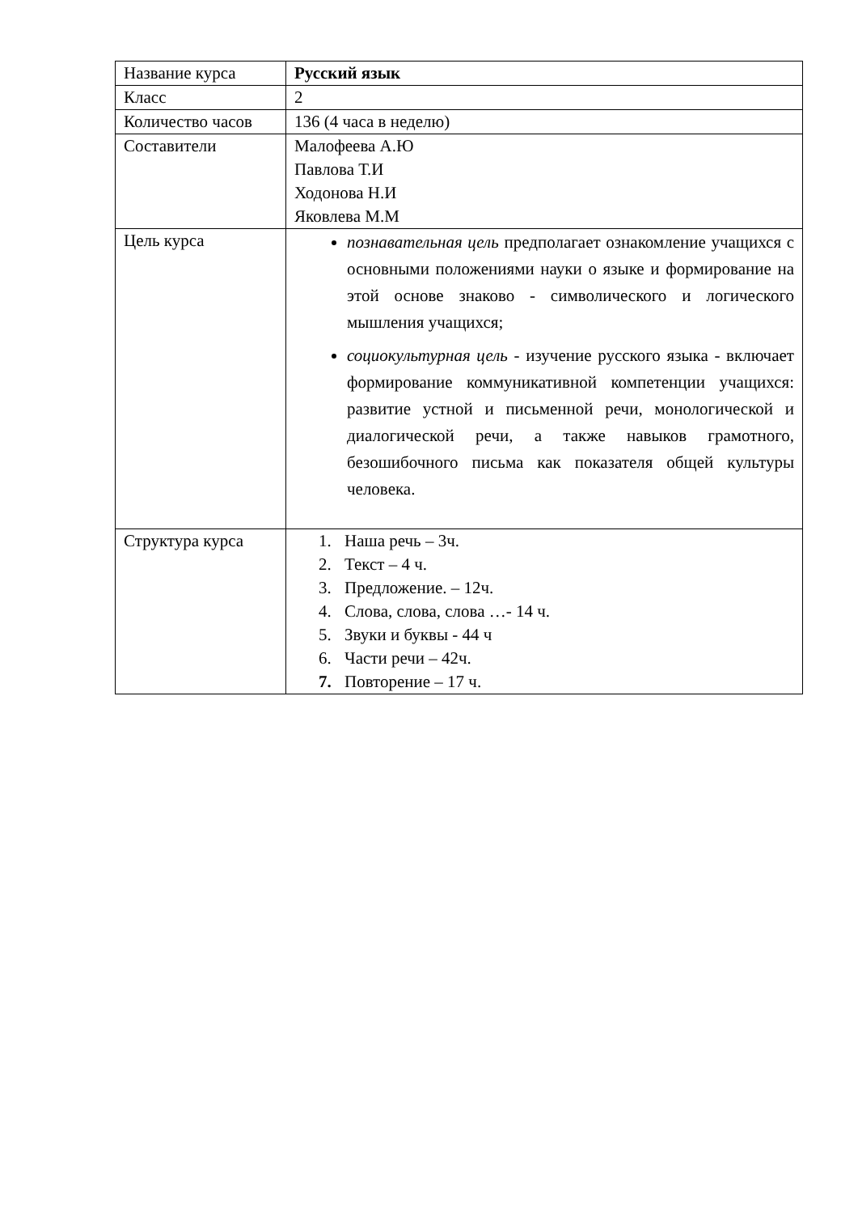| Название курса | Русский язык |
| Класс | 2 |
| Количество часов | 136 (4 часа в неделю) |
| Составители | Малофеева А.Ю Павлова Т.И Ходонова Н.И Яковлева М.М |
| Цель курса | познавательная цель предполагает ознакомление учащихся с основными положениями науки о языке и формирование на этой основе знаково - символического и логического мышления учащихся; социокультурная цель - изучение русского языка - включает формирование коммуникативной компетенции учащихся: развитие устной и письменной речи, монологической и диалогической речи, а также навыков грамотного, безошибочного письма как показателя общей культуры человека. |
| Структура курса | 1. Наша речь – 3ч. 2. Текст – 4 ч. 3. Предложение. – 12ч. 4. Слова, слова, слова …- 14 ч. 5. Звуки и буквы - 44 ч 6. Части речи – 42ч. 7. Повторение – 17 ч. |